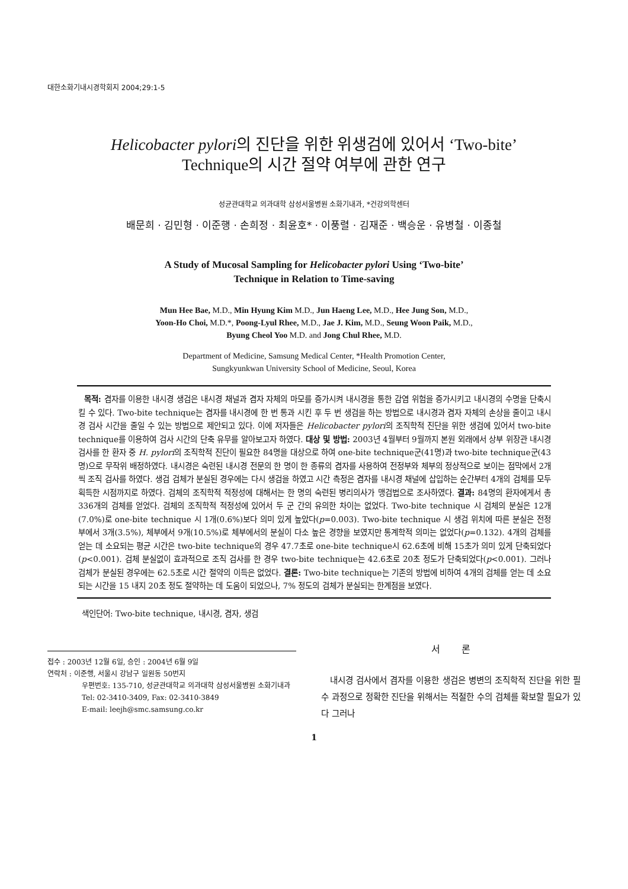대한소화기내시경학회지 2004;29:1-5
Helicobacter pylori의 진단을 위한 위생검에 있어서 ‘Two-bite’
Technique의 시간 절약 여부에 관한 연구
성균관대학교 의과대학 삼성서울병원 소화기내과, *건강의학센터
배문희 · 김민형 · 이준행 · 손희정 · 최윤호* · 이풍렬 · 김재준 · 백승운 · 유병철 · 이종철
A Study of Mucosal Sampling for Helicobacter pylori Using ‘Two-bite’
Technique in Relation to Time-saving
Mun Hee Bae, M.D., Min Hyung Kim M.D., Jun Haeng Lee, M.D., Hee Jung Son, M.D.,
Yoon-Ho Choi, M.D.*, Poong-Lyul Rhee, M.D., Jae J. Kim, M.D., Seung Woon Paik, M.D.,
Byung Cheol Yoo M.D. and Jong Chul Rhee, M.D.
Department of Medicine, Samsung Medical Center, *Health Promotion Center,
Sungkyunkwan University School of Medicine, Seoul, Korea
목적: 겸자를 이용한 내시경 생검은 내시경 채널과 겸자 자체의 마모를 증가시켜 내시경을 통한 감염 위험을 증가시키고 내시경의 수명을 단축시킬 수 있다. Two-bite technique는 겸자를 내시경에 한 번 통과 시킨 후 두 번 생검을 하는 방법으로 내시경과 겸자 자체의 손상을 줄이고 내시경 검사 시간을 줄일 수 있는 방법으로 제안되고 있다. 이에 저자들은 Helicobacter pylori의 조직학적 진단을 위한 생검에 있어서 two-bite technique를 이용하여 검사 시간의 단축 유무를 알아보고자 하였다. 대상 및 방법: 2003년 4월부터 9월까지 본원 외래에서 상부 위장관 내시경 검사를 한 환자 중 H. pylori의 조직학적 진단이 필요한 84명을 대상으로 하여 one-bite technique군(41명)과 two-bite technique군(43명)으로 무작위 배정하였다. 내시경은 숙련된 내시경 전문의 한 명이 한 종류의 겸자를 사용하여 전정부와 체부의 정상적으로 보이는 점막에서 2개씩 조직 검사를 하였다. 생검 검체가 분실된 경우에는 다시 생검을 하였고 시간 측정은 겸자를 내시경 채널에 삽입하는 순간부터 4개의 검체를 모두 획득한 시점까지로 하였다. 검체의 조직학적 적정성에 대해서는 한 명의 숙련된 병리의사가 맹검법으로 조사하였다. 결과: 84명의 환자에게서 총 336개의 검체를 얻었다. 검체의 조직학적 적정성에 있어서 두 군 간의 유의한 차이는 없었다. Two-bite technique 시 검체의 분실은 12개(7.0%)로 one-bite technique 시 1개(0.6%)보다 의미 있게 높았다(p=0.003). Two-bite technique 시 생검 위치에 따른 분실은 전정부에서 3개(3.5%), 체부에서 9개(10.5%)로 체부에서의 분실이 다소 높은 경향을 보였지만 통계학적 의미는 없었다(p=0.132). 4개의 검체를 얻는 데 소요되는 평균 시간은 two-bite technique의 경우 47.7초로 one-bite technique시 62.6초에 비해 15초가 의미 있게 단축되었다(p<0.001). 검체 분실없이 효과적으로 조직 검사를 한 경우 two-bite technique는 42.6초로 20초 정도가 단축되었다(p<0.001). 그러나 검체가 분실된 경우에는 62.5초로 시간 절약의 이득은 없었다. 결론: Two-bite technique는 기존의 방법에 비하여 4개의 검체를 얻는 데 소요되는 시간을 15 내지 20초 정도 절약하는 데 도움이 되었으나, 7% 정도의 검체가 분실되는 한계점을 보였다.
색인단어: Two-bite technique, 내시경, 겸자, 생검
접수 : 2003년 12월 6일, 승인 : 2004년 6월 9일
연락처 : 이준행, 서울시 강남구 일원동 50번지
우편번호: 135-710, 성균관대학교 의과대학 삼성서울병원 소화기내과
Tel: 02-3410-3409, Fax: 02-3410-3849
E-mail: leejh@smc.samsung.co.kr
서 론
내시경 검사에서 겸자를 이용한 생검은 병변의 조직학적 진단을 위한 필수 과정으로 정확한 진단을 위해서는 적절한 수의 검체를 확보할 필요가 있다 그러나
1